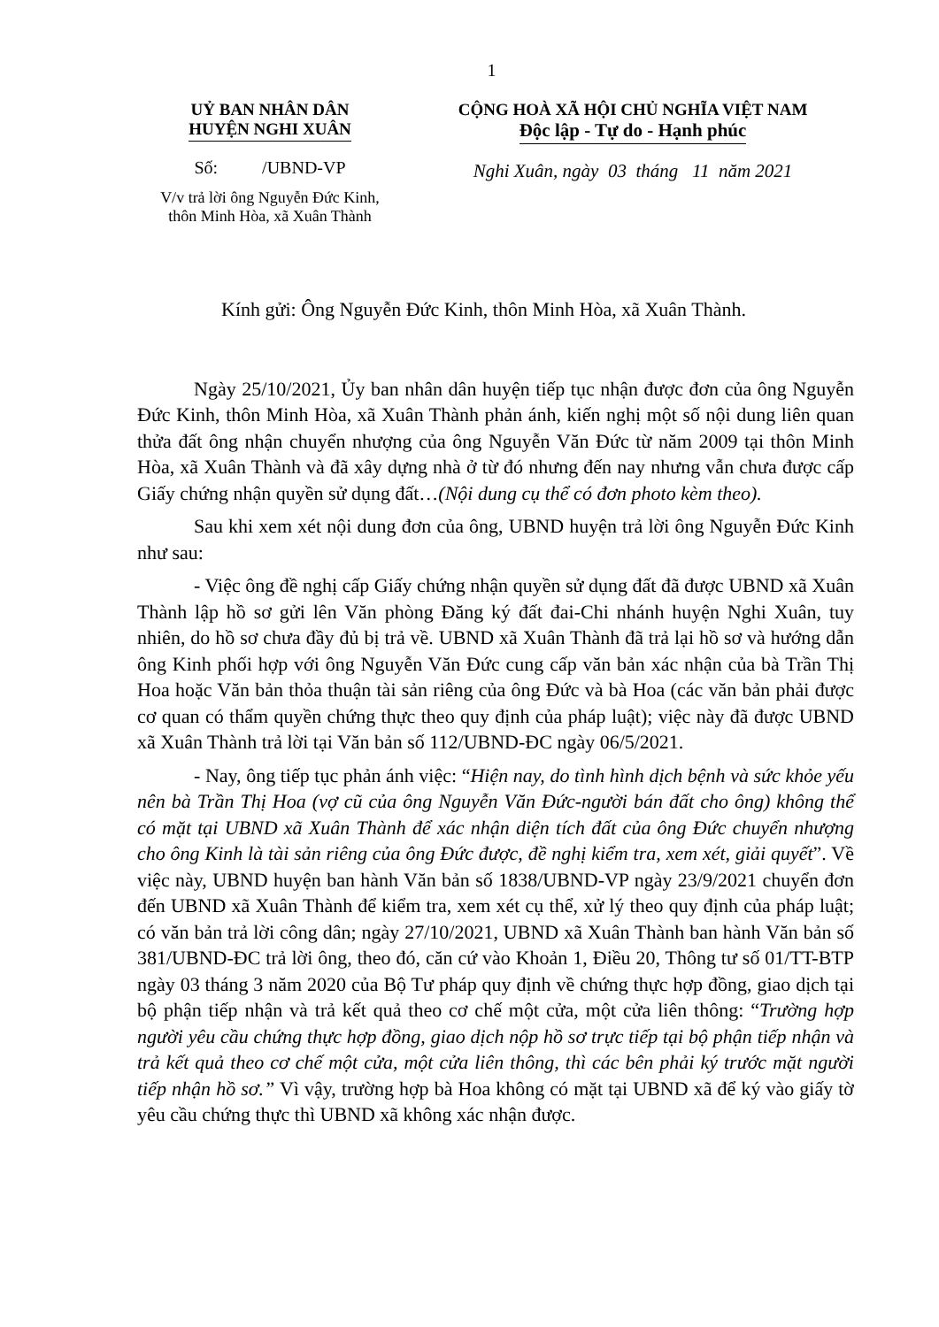1
UỶ BAN NHÂN DÂN
HUYỆN NGHI XUÂN
Số: /UBND-VP
V/v trả lời ông Nguyễn Đức Kinh,
thôn Minh Hòa, xã Xuân Thành
CỘNG HOÀ XÃ HỘI CHỦ NGHĨA VIỆT NAM
Độc lập - Tự do - Hạnh phúc
Nghi Xuân, ngày 03 tháng 11 năm 2021
Kính gửi: Ông Nguyễn Đức Kinh, thôn Minh Hòa, xã Xuân Thành.
Ngày 25/10/2021, Ủy ban nhân dân huyện tiếp tục nhận được đơn của ông Nguyễn Đức Kinh, thôn Minh Hòa, xã Xuân Thành phản ánh, kiến nghị một số nội dung liên quan thửa đất ông nhận chuyển nhượng của ông Nguyễn Văn Đức từ năm 2009 tại thôn Minh Hòa, xã Xuân Thành và đã xây dựng nhà ở từ đó nhưng đến nay nhưng vẫn chưa được cấp Giấy chứng nhận quyền sử dụng đất…(Nội dung cụ thể có đơn photo kèm theo).
Sau khi xem xét nội dung đơn của ông, UBND huyện trả lời ông Nguyễn Đức Kinh như sau:
- Việc ông đề nghị cấp Giấy chứng nhận quyền sử dụng đất đã được UBND xã Xuân Thành lập hồ sơ gửi lên Văn phòng Đăng ký đất đai-Chi nhánh huyện Nghi Xuân, tuy nhiên, do hồ sơ chưa đầy đủ bị trả về. UBND xã Xuân Thành đã trả lại hồ sơ và hướng dẫn ông Kinh phối hợp với ông Nguyễn Văn Đức cung cấp văn bản xác nhận của bà Trần Thị Hoa hoặc Văn bản thỏa thuận tài sản riêng của ông Đức và bà Hoa (các văn bản phải được cơ quan có thẩm quyền chứng thực theo quy định của pháp luật); việc này đã được UBND xã Xuân Thành trả lời tại Văn bản số 112/UBND-ĐC ngày 06/5/2021.
- Nay, ông tiếp tục phản ánh việc: “Hiện nay, do tình hình dịch bệnh và sức khỏe yếu nên bà Trần Thị Hoa (vợ cũ của ông Nguyễn Văn Đức-người bán đất cho ông) không thể có mặt tại UBND xã Xuân Thành để xác nhận diện tích đất của ông Đức chuyển nhượng cho ông Kinh là tài sản riêng của ông Đức được, đề nghị kiểm tra, xem xét, giải quyết”. Về việc này, UBND huyện ban hành Văn bản số 1838/UBND-VP ngày 23/9/2021 chuyển đơn đến UBND xã Xuân Thành để kiểm tra, xem xét cụ thể, xử lý theo quy định của pháp luật; có văn bản trả lời công dân; ngày 27/10/2021, UBND xã Xuân Thành ban hành Văn bản số 381/UBND-ĐC trả lời ông, theo đó, căn cứ vào Khoản 1, Điều 20, Thông tư số 01/TT-BTP ngày 03 tháng 3 năm 2020 của Bộ Tư pháp quy định về chứng thực hợp đồng, giao dịch tại bộ phận tiếp nhận và trả kết quả theo cơ chế một cửa, một cửa liên thông: “Trường hợp người yêu cầu chứng thực hợp đồng, giao dịch nộp hồ sơ trực tiếp tại bộ phận tiếp nhận và trả kết quả theo cơ chế một cửa, một cửa liên thông, thì các bên phải ký trước mặt người tiếp nhận hồ sơ.” Vì vậy, trường hợp bà Hoa không có mặt tại UBND xã để ký vào giấy tờ yêu cầu chứng thực thì UBND xã không xác nhận được.